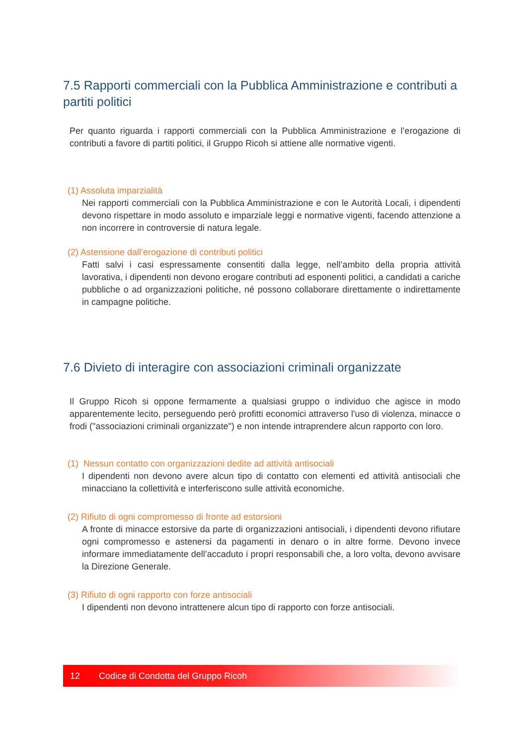7.5 Rapporti commerciali con la Pubblica Amministrazione e contributi a partiti politici
Per quanto riguarda i rapporti commerciali con la Pubblica Amministrazione e l’erogazione di contributi a favore di partiti politici, il Gruppo Ricoh si attiene alle normative vigenti.
(1) Assoluta imparzialità
Nei rapporti commerciali con la Pubblica Amministrazione e con le Autorità Locali, i dipendenti devono rispettare in modo assoluto e imparziale leggi e normative vigenti, facendo attenzione a non incorrere in controversie di natura legale.
(2) Astensione dall’erogazione di contributi politici
Fatti salvi i casi espressamente consentiti dalla legge, nell’ambito della propria attività lavorativa, i dipendenti non devono erogare contributi ad esponenti politici, a candidati a cariche pubbliche o ad organizzazioni politiche, né possono collaborare direttamente o indirettamente in campagne politiche.
7.6 Divieto di interagire con associazioni criminali organizzate
Il Gruppo Ricoh si oppone fermamente a qualsiasi gruppo o individuo che agisce in modo apparentemente lecito, perseguendo però profitti economici attraverso l'uso di violenza, minacce o frodi ("associazioni criminali organizzate") e non intende intraprendere alcun rapporto con loro.
(1) Nessun contatto con organizzazioni dedite ad attività antisociali
I dipendenti non devono avere alcun tipo di contatto con elementi ed attività antisociali che minacciano la collettività e interferiscono sulle attività economiche.
(2) Rifiuto di ogni compromesso di fronte ad estorsioni
A fronte di minacce estorsive da parte di organizzazioni antisociali, i dipendenti devono rifiutare ogni compromesso e astenersi da pagamenti in denaro o in altre forme. Devono invece informare immediatamente dell’accaduto i propri responsabili che, a loro volta, devono avvisare la Direzione Generale.
(3) Rifiuto di ogni rapporto con forze antisociali
I dipendenti non devono intrattenere alcun tipo di rapporto con forze antisociali.
12 Codice di Condotta del Gruppo Ricoh